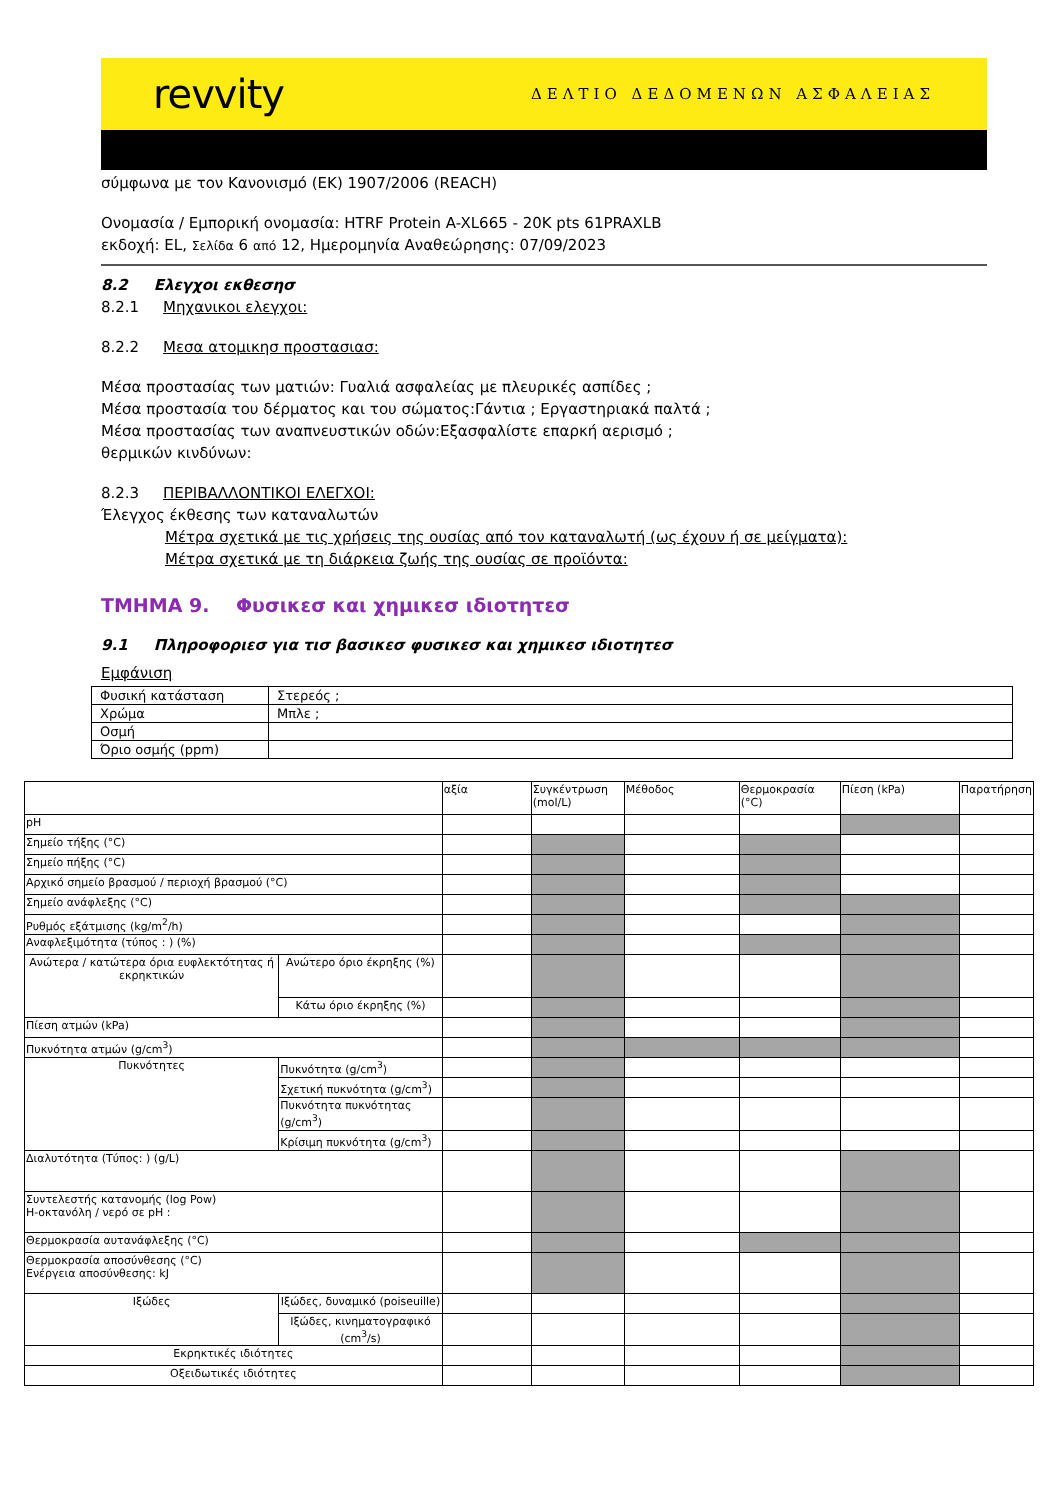revvity ΔΕΛΤΙΟ ΔΕΔΟΜΕΝΩΝ ΑΣΦΑΛΕΙΑΣ
σύμφωνα με τον Κανονισμό (ΕΚ) 1907/2006 (REACH)
Ονομασία / Εμπορική ονομασία: HTRF Protein A-XL665 - 20K pts 61PRAXLB
εκδοχή: EL, Σελίδα 6 από 12, Ημερομηνία Αναθεώρησης: 07/09/2023
8.2 Ελεγχοι εκθεσησ
8.2.1 Μηχανικοι ελεγχοι:
8.2.2 Μεσα ατομικησ προστασιασ:
Μέσα προστασίας των ματιών: Γυαλιά ασφαλείας με πλευρικές ασπίδες ;
Μέσα προστασία του δέρματος και του σώματος:Γάντια ; Εργαστηριακά παλτά ;
Μέσα προστασίας των αναπνευστικών οδών:Εξασφαλίστε επαρκή αερισμό ;
θερμικών κινδύνων:
8.2.3 ΠΕΡΙΒΑΛΛΟΝΤΙΚΟΙ ΕΛΕΓΧΟΙ:
Έλεγχος έκθεσης των καταναλωτών
Μέτρα σχετικά με τις χρήσεις της ουσίας από τον καταναλωτή (ως έχουν ή σε μείγματα):
Μέτρα σχετικά με τη διάρκεια ζωής της ουσίας σε προϊόντα:
ΤΜΗΜΑ 9. Φυσικεσ και χημικεσ ιδιοτητεσ
9.1 Πληροφοριεσ για τισ βασικεσ φυσικεσ και χημικεσ ιδιοτητεσ
Εμφάνιση
| Φυσική κατάσταση | Στερεός ; |
| Χρώμα | Μπλε ; |
| Οσμή | |
| Όριο οσμής (ppm) | |
| | | αξία | Συγκέντρωση (mol/L) | Μέθοδος | Θερμοκρασία (°C) | Πίεση (kPa) | Παρατήρηση |
| pH | | | | | | | |
| Σημείο τήξης (°C) | | | | | | | |
| Σημείο πήξης (°C) | | | | | | | |
| Αρχικό σημείο βρασμού / περιοχή βρασμού (°C) | | | | | | | |
| Σημείο ανάφλεξης (°C) | | | | | | | |
| Ρυθμός εξάτμισης (kg/m<sup>2</sup>/h) | | | | | | | |
| Αναφλεξιμότητα (τύπος : ) (%) | | | | | | | |
| Ανώτερα / κατώτερα όρια ευφλεκτότητας ή εκρηκτικών | Ανώτερο όριο έκρηξης (%) | | | | | | |
| | Κάτω όριο έκρηξης (%) | | | | | | |
| Πίεση ατμών (kPa) | | | | | | | |
| Πυκνότητα ατμών (g/cm<sup>3</sup>) | | | | | | | |
| Πυκνότητες | Πυκνότητα (g/cm<sup>3</sup>) | | | | | | |
| | Σχετική πυκνότητα (g/cm<sup>3</sup>) | | | | | | |
| | Πυκνότητα πυκνότητας (g/cm<sup>3</sup>) | | | | | | |
| | Κρίσιμη πυκνότητα (g/cm<sup>3</sup>) | | | | | | |
| Διαλυτότητα (Τύπος: ) (g/L) | | | | | | | |
| Συντελεστής κατανομής (log Pow) Η-οκτανόλη / νερό σε pH : | | | | | | | |
| Θερμοκρασία αυτανάφλεξης (°C) | | | | | | | |
| Θερμοκρασία αποσύνθεσης (°C) Ενέργεια αποσύνθεσης: kJ | | | | | | | |
| Ιξώδες | Ιξώδες, δυναμικό (poiseuille) | | | | | | |
| | Ιξώδες, κινηματογραφικό (cm<sup>3</sup>/s) | | | | | | |
| Εκρηκτικές ιδιότητες | | | | | | | |
| Οξειδωτικές ιδιότητες | | | | | | | |